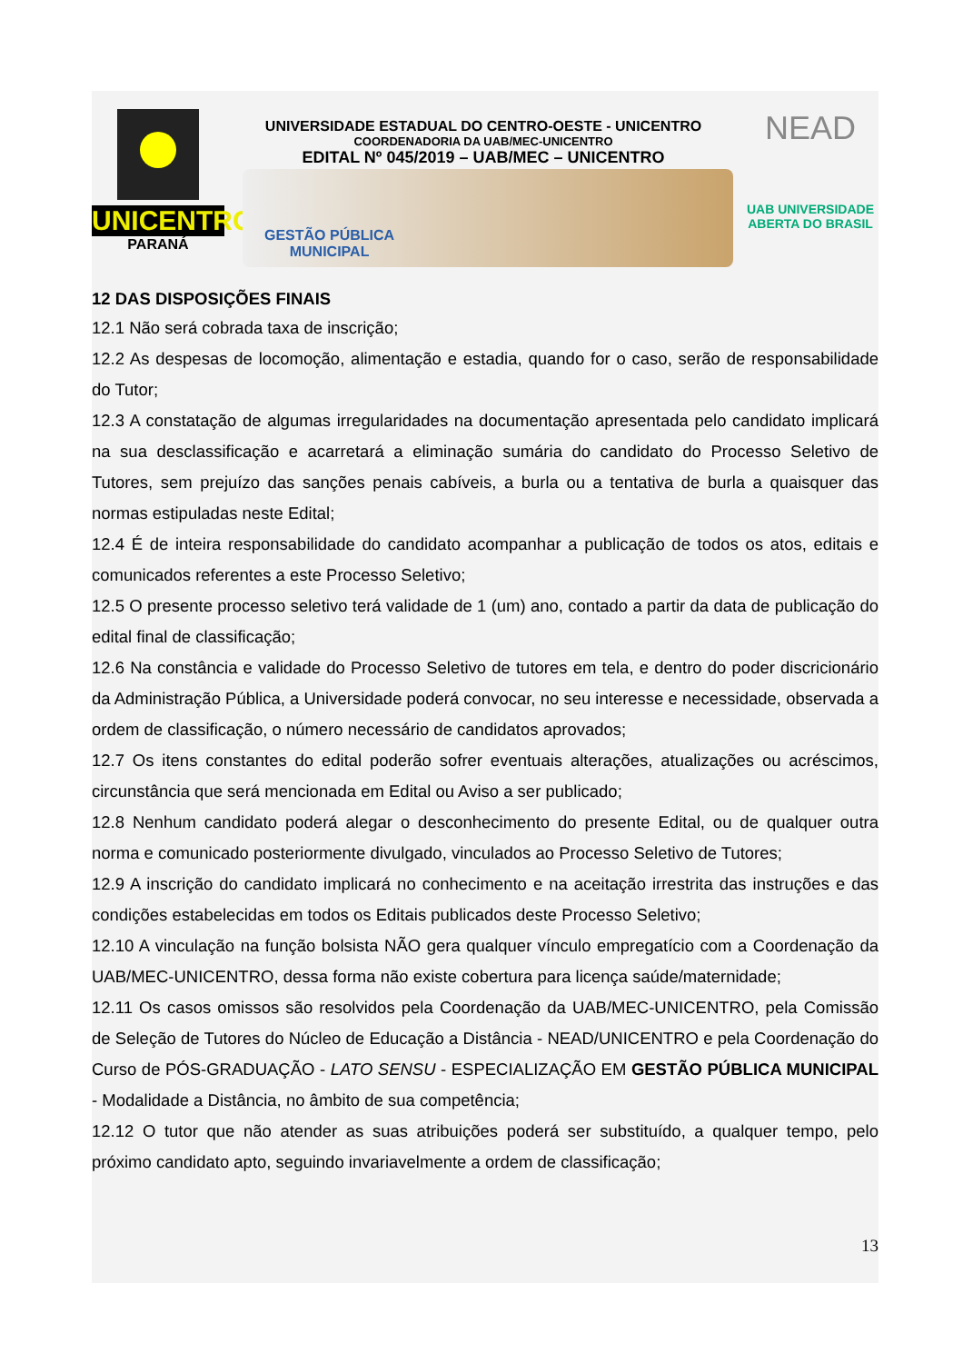UNICENTRO
PARANÁ
UNIVERSIDADE ESTADUAL DO CENTRO-OESTE - UNICENTRO
COORDENADORIA DA UAB/MEC-UNICENTRO
EDITAL Nº 045/2019 – UAB/MEC – UNICENTRO
GESTÃO PÚBLICA
MUNICIPAL
NEAD
UAB UNIVERSIDADE
ABERTA DO BRASIL
12 DAS DISPOSIÇÕES FINAIS
12.1 Não será cobrada taxa de inscrição;
12.2 As despesas de locomoção, alimentação e estadia, quando for o caso, serão de responsabilidade do Tutor;
12.3 A constatação de algumas irregularidades na documentação apresentada pelo candidato implicará na sua desclassificação e acarretará a eliminação sumária do candidato do Processo Seletivo de Tutores, sem prejuízo das sanções penais cabíveis, a burla ou a tentativa de burla a quaisquer das normas estipuladas neste Edital;
12.4 É de inteira responsabilidade do candidato acompanhar a publicação de todos os atos, editais e comunicados referentes a este Processo Seletivo;
12.5 O presente processo seletivo terá validade de 1 (um) ano, contado a partir da data de publicação do edital final de classificação;
12.6 Na constância e validade do Processo Seletivo de tutores em tela, e dentro do poder discricionário da Administração Pública, a Universidade poderá convocar, no seu interesse e necessidade, observada a ordem de classificação, o número necessário de candidatos aprovados;
12.7 Os itens constantes do edital poderão sofrer eventuais alterações, atualizações ou acréscimos, circunstância que será mencionada em Edital ou Aviso a ser publicado;
12.8 Nenhum candidato poderá alegar o desconhecimento do presente Edital, ou de qualquer outra norma e comunicado posteriormente divulgado, vinculados ao Processo Seletivo de Tutores;
12.9 A inscrição do candidato implicará no conhecimento e na aceitação irrestrita das instruções e das condições estabelecidas em todos os Editais publicados deste Processo Seletivo;
12.10 A vinculação na função bolsista NÃO gera qualquer vínculo empregatício com a Coordenação da UAB/MEC-UNICENTRO, dessa forma não existe cobertura para licença saúde/maternidade;
12.11 Os casos omissos são resolvidos pela Coordenação da UAB/MEC-UNICENTRO, pela Comissão de Seleção de Tutores do Núcleo de Educação a Distância - NEAD/UNICENTRO e pela Coordenação do Curso de PÓS-GRADUAÇÃO - LATO SENSU - ESPECIALIZAÇÃO EM GESTÃO PÚBLICA MUNICIPAL - Modalidade a Distância, no âmbito de sua competência;
12.12 O tutor que não atender as suas atribuições poderá ser substituído, a qualquer tempo, pelo próximo candidato apto, seguindo invariavelmente a ordem de classificação;
13